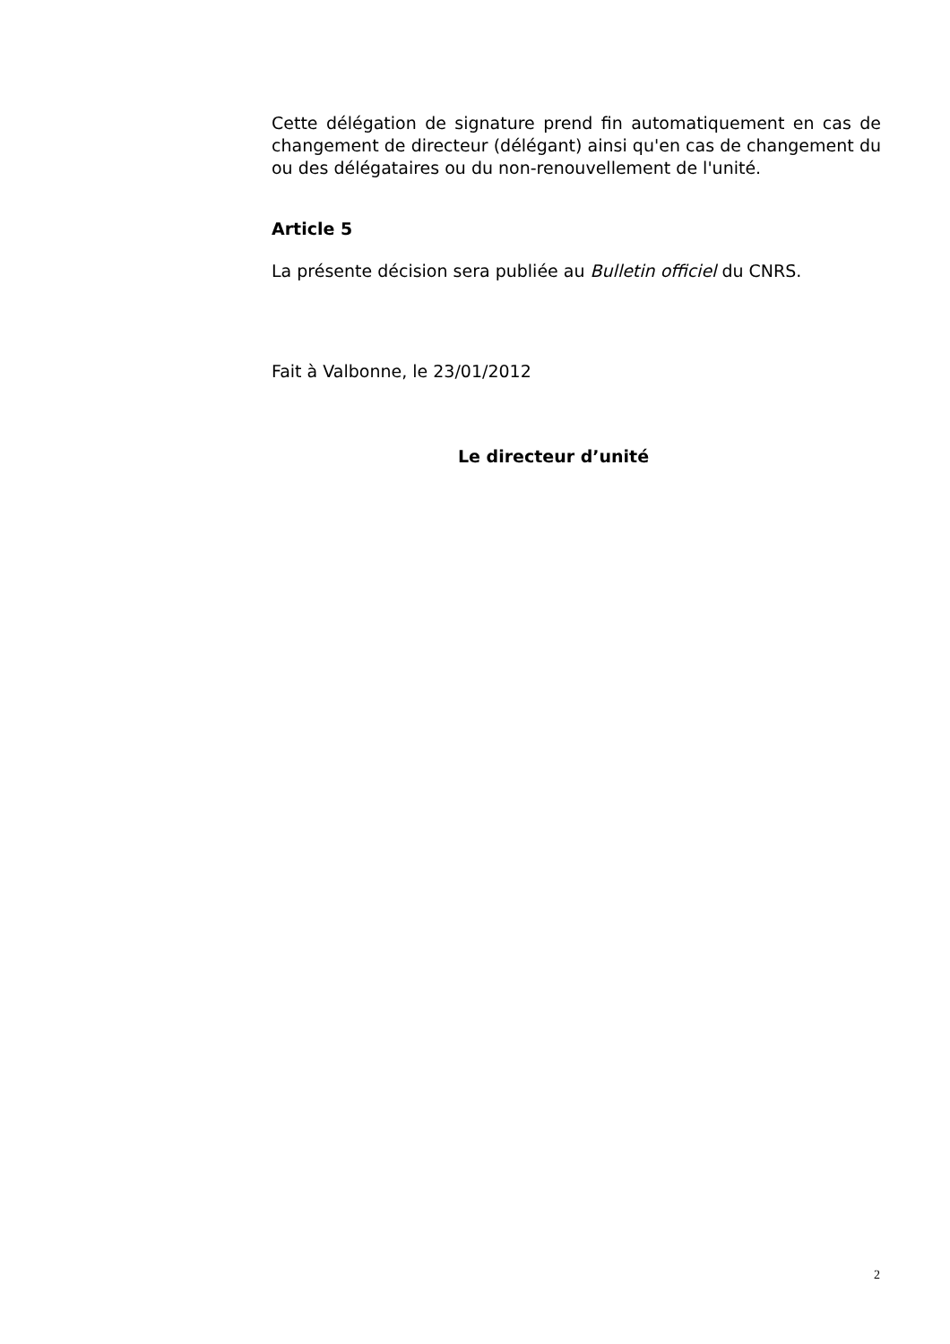Cette délégation de signature prend fin automatiquement en cas de changement de directeur (délégant) ainsi qu'en cas de changement du ou des délégataires ou du non-renouvellement de l'unité.
Article 5
La présente décision sera publiée au Bulletin officiel du CNRS.
Fait à Valbonne, le 23/01/2012
Le directeur d’unité
2